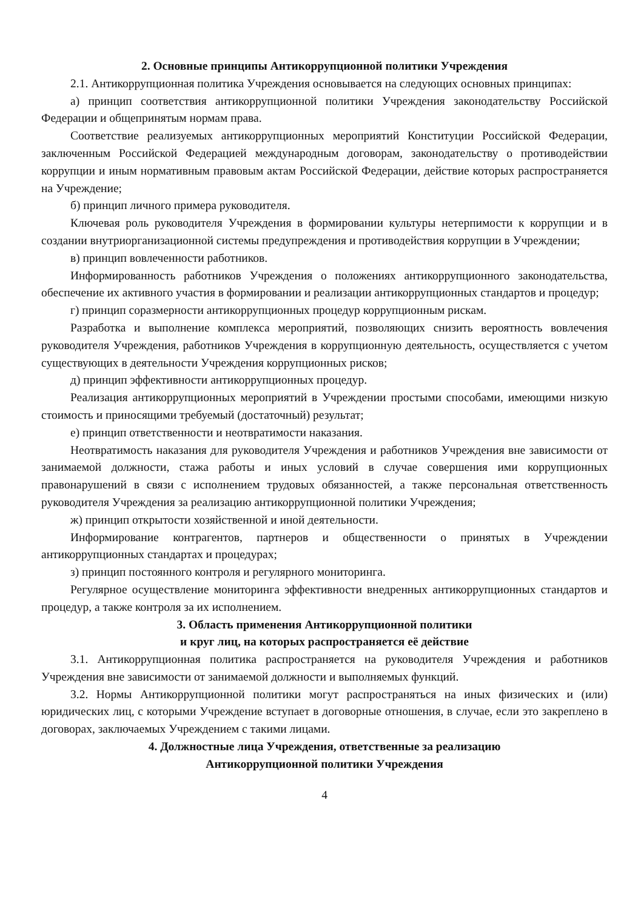2. Основные принципы Антикоррупционной политики Учреждения
2.1. Антикоррупционная политика Учреждения основывается на следующих основных принципах:
а) принцип соответствия антикоррупционной политики Учреждения законодательству Российской Федерации и общепринятым нормам права.
Соответствие реализуемых антикоррупционных мероприятий Конституции Российской Федерации, заключенным Российской Федерацией международным договорам, законодательству о противодействии коррупции и иным нормативным правовым актам Российской Федерации, действие которых распространяется на Учреждение;
б) принцип личного примера руководителя.
Ключевая роль руководителя Учреждения в формировании культуры нетерпимости к коррупции и в создании внутриорганизационной системы предупреждения и противодействия коррупции в Учреждении;
в) принцип вовлеченности работников.
Информированность работников Учреждения о положениях антикоррупционного законодательства, обеспечение их активного участия в формировании и реализации антикоррупционных стандартов и процедур;
г) принцип соразмерности антикоррупционных процедур коррупционным рискам.
Разработка и выполнение комплекса мероприятий, позволяющих снизить вероятность вовлечения руководителя Учреждения, работников Учреждения в коррупционную деятельность, осуществляется с учетом существующих в деятельности Учреждения коррупционных рисков;
д) принцип эффективности антикоррупционных процедур.
Реализация антикоррупционных мероприятий в Учреждении простыми способами, имеющими низкую стоимость и приносящими требуемый (достаточный) результат;
е) принцип ответственности и неотвратимости наказания.
Неотвратимость наказания для руководителя Учреждения и работников Учреждения вне зависимости от занимаемой должности, стажа работы и иных условий в случае совершения ими коррупционных правонарушений в связи с исполнением трудовых обязанностей, а также персональная ответственность руководителя Учреждения за реализацию антикоррупционной политики Учреждения;
ж) принцип открытости хозяйственной и иной деятельности.
Информирование контрагентов, партнеров и общественности о принятых в Учреждении антикоррупционных стандартах и процедурах;
з) принцип постоянного контроля и регулярного мониторинга.
Регулярное осуществление мониторинга эффективности внедренных антикоррупционных стандартов и процедур, а также контроля за их исполнением.
3. Область применения Антикоррупционной политики
и круг лиц, на которых распространяется её действие
3.1. Антикоррупционная политика распространяется на руководителя Учреждения и работников Учреждения вне зависимости от занимаемой должности и выполняемых функций.
3.2. Нормы Антикоррупционной политики могут распространяться на иных физических и (или) юридических лиц, с которыми Учреждение вступает в договорные отношения, в случае, если это закреплено в договорах, заключаемых Учреждением с такими лицами.
4. Должностные лица Учреждения, ответственные за реализацию
Антикоррупционной политики Учреждения
4